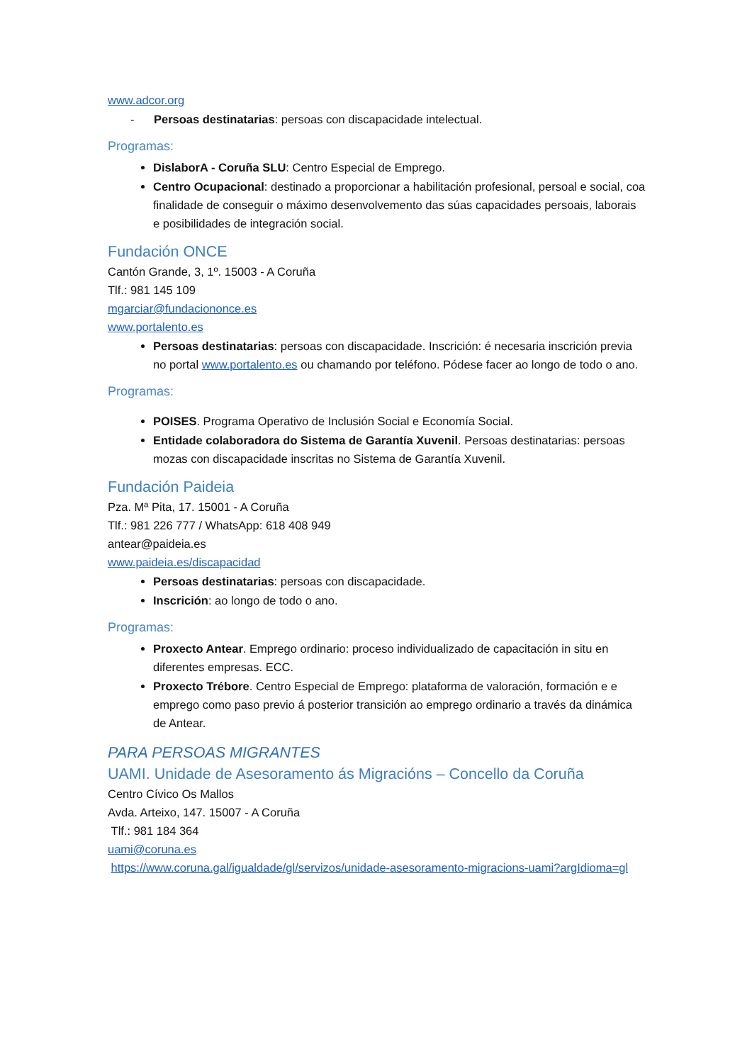www.adcor.org
- Persoas destinatarias: persoas con discapacidade intelectual.
Programas:
DislaborA - Coruña SLU: Centro Especial de Emprego.
Centro Ocupacional: destinado a proporcionar a habilitación profesional, persoal e social, coa finalidade de conseguir o máximo desenvolvemento das súas capacidades persoais, laborais e posibilidades de integración social.
Fundación ONCE
Cantón Grande, 3, 1º. 15003 - A Coruña
Tlf.: 981 145 109
mgarciar@fundaciononce.es
www.portalento.es
Persoas destinatarias: persoas con discapacidade. Inscrición: é necesaria inscrición previa no portal www.portalento.es ou chamando por teléfono. Pódese facer ao longo de todo o ano.
Programas:
POISES. Programa Operativo de Inclusión Social e Economía Social.
Entidade colaboradora do Sistema de Garantía Xuvenil. Persoas destinatarias: persoas mozas con discapacidade inscritas no Sistema de Garantía Xuvenil.
Fundación Paideia
Pza. Mª Pita, 17. 15001 - A Coruña
Tlf.: 981 226 777 / WhatsApp: 618 408 949
antear@paideia.es
www.paideia.es/discapacidad
Persoas destinatarias: persoas con discapacidade.
Inscrición: ao longo de todo o ano.
Programas:
Proxecto Antear. Emprego ordinario: proceso individualizado de capacitación in situ en diferentes empresas. ECC.
Proxecto Trébore. Centro Especial de Emprego: plataforma de valoración, formación e e emprego como paso previo á posterior transición ao emprego ordinario a través da dinámica de Antear.
PARA PERSOAS MIGRANTES
UAMI. Unidade de Asesoramento ás Migracións – Concello da Coruña
Centro Cívico Os Mallos
Avda. Arteixo, 147. 15007 - A Coruña
Tlf.: 981 184 364
uami@coruna.es
https://www.coruna.gal/igualdade/gl/servizos/unidade-asesoramento-migracions-uami?argIdioma=gl